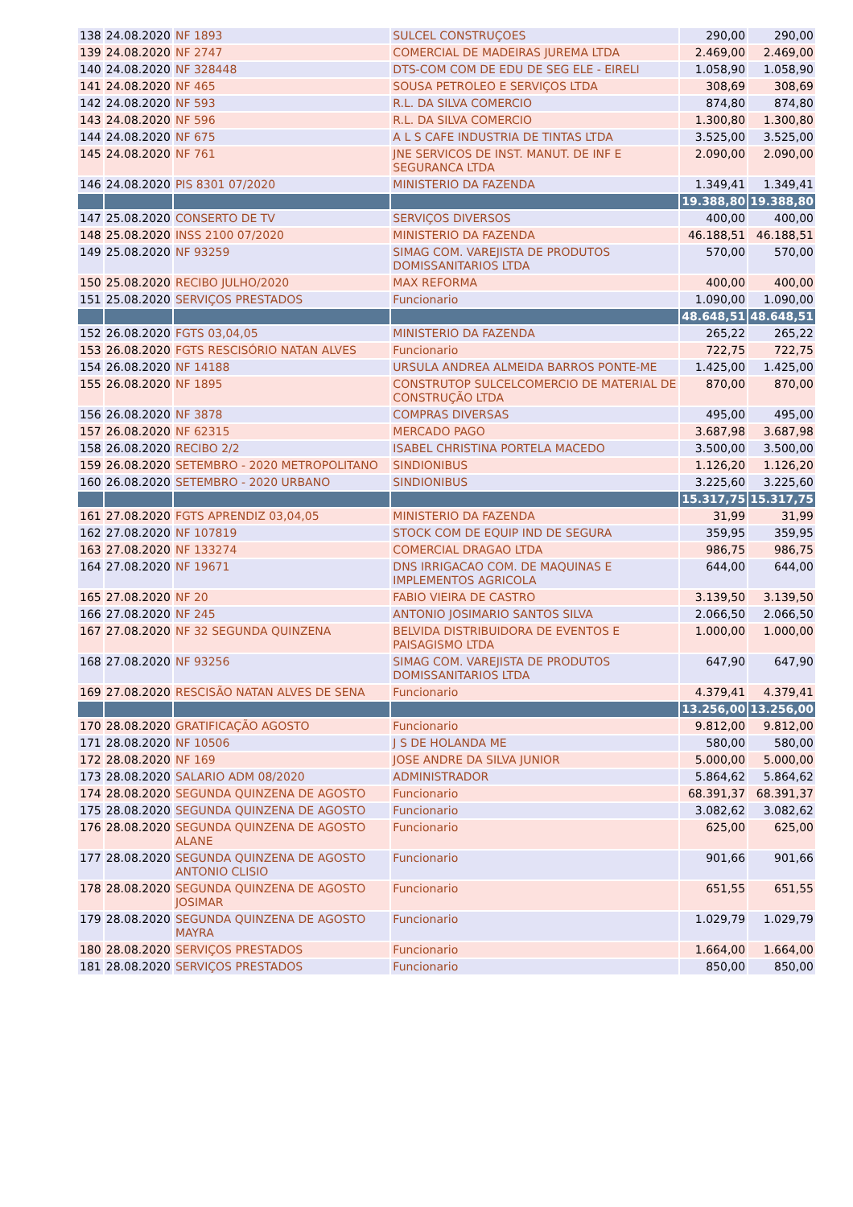| 138 | 24.08.2020 | NF 1893 | SULCEL CONSTRUÇOES | 290,00 | 290,00 |
| 139 | 24.08.2020 | NF 2747 | COMERCIAL DE MADEIRAS JUREMA LTDA | 2.469,00 | 2.469,00 |
| 140 | 24.08.2020 | NF 328448 | DTS-COM COM DE EDU DE SEG ELE - EIRELI | 1.058,90 | 1.058,90 |
| 141 | 24.08.2020 | NF 465 | SOUSA PETROLEO E SERVIÇOS LTDA | 308,69 | 308,69 |
| 142 | 24.08.2020 | NF 593 | R.L. DA SILVA COMERCIO | 874,80 | 874,80 |
| 143 | 24.08.2020 | NF 596 | R.L. DA SILVA COMERCIO | 1.300,80 | 1.300,80 |
| 144 | 24.08.2020 | NF 675 | A L S CAFE INDUSTRIA DE TINTAS LTDA | 3.525,00 | 3.525,00 |
| 145 | 24.08.2020 | NF 761 | JNE SERVICOS DE INST. MANUT. DE INF E SEGURANCA LTDA | 2.090,00 | 2.090,00 |
| 146 | 24.08.2020 | PIS 8301 07/2020 | MINISTERIO DA FAZENDA | 1.349,41 | 1.349,41 |
| | | | | 19.388,80 | 19.388,80 |
| 147 | 25.08.2020 | CONSERTO DE TV | SERVIÇOS DIVERSOS | 400,00 | 400,00 |
| 148 | 25.08.2020 | INSS 2100 07/2020 | MINISTERIO DA FAZENDA | 46.188,51 | 46.188,51 |
| 149 | 25.08.2020 | NF 93259 | SIMAG COM. VAREJISTA DE PRODUTOS DOMISSANITARIOS LTDA | 570,00 | 570,00 |
| 150 | 25.08.2020 | RECIBO JULHO/2020 | MAX REFORMA | 400,00 | 400,00 |
| 151 | 25.08.2020 | SERVIÇOS PRESTADOS | Funcionario | 1.090,00 | 1.090,00 |
| | | | | 48.648,51 | 48.648,51 |
| 152 | 26.08.2020 | FGTS 03,04,05 | MINISTERIO DA FAZENDA | 265,22 | 265,22 |
| 153 | 26.08.2020 | FGTS RESCISÓRIO NATAN ALVES | Funcionario | 722,75 | 722,75 |
| 154 | 26.08.2020 | NF 14188 | URSULA ANDREA ALMEIDA BARROS PONTE-ME | 1.425,00 | 1.425,00 |
| 155 | 26.08.2020 | NF 1895 | CONSTRUTOP SULCELCOMERCIO DE MATERIAL DE CONSTRUÇÃO LTDA | 870,00 | 870,00 |
| 156 | 26.08.2020 | NF 3878 | COMPRAS DIVERSAS | 495,00 | 495,00 |
| 157 | 26.08.2020 | NF 62315 | MERCADO PAGO | 3.687,98 | 3.687,98 |
| 158 | 26.08.2020 | RECIBO 2/2 | ISABEL CHRISTINA PORTELA MACEDO | 3.500,00 | 3.500,00 |
| 159 | 26.08.2020 | SETEMBRO - 2020 METROPOLITANO | SINDIONIBUS | 1.126,20 | 1.126,20 |
| 160 | 26.08.2020 | SETEMBRO - 2020 URBANO | SINDIONIBUS | 3.225,60 | 3.225,60 |
| | | | | 15.317,75 | 15.317,75 |
| 161 | 27.08.2020 | FGTS APRENDIZ 03,04,05 | MINISTERIO DA FAZENDA | 31,99 | 31,99 |
| 162 | 27.08.2020 | NF 107819 | STOCK COM DE EQUIP IND DE SEGURA | 359,95 | 359,95 |
| 163 | 27.08.2020 | NF 133274 | COMERCIAL DRAGAO LTDA | 986,75 | 986,75 |
| 164 | 27.08.2020 | NF 19671 | DNS IRRIGACAO COM. DE MAQUINAS E IMPLEMENTOS AGRICOLA | 644,00 | 644,00 |
| 165 | 27.08.2020 | NF 20 | FABIO VIEIRA DE CASTRO | 3.139,50 | 3.139,50 |
| 166 | 27.08.2020 | NF 245 | ANTONIO JOSIMARIO SANTOS SILVA | 2.066,50 | 2.066,50 |
| 167 | 27.08.2020 | NF 32 SEGUNDA QUINZENA | BELVIDA DISTRIBUIDORA DE EVENTOS E PAISAGISMO LTDA | 1.000,00 | 1.000,00 |
| 168 | 27.08.2020 | NF 93256 | SIMAG COM. VAREJISTA DE PRODUTOS DOMISSANITARIOS LTDA | 647,90 | 647,90 |
| 169 | 27.08.2020 | RESCISÃO NATAN ALVES DE SENA | Funcionario | 4.379,41 | 4.379,41 |
| | | | | 13.256,00 | 13.256,00 |
| 170 | 28.08.2020 | GRATIFICAÇÃO AGOSTO | Funcionario | 9.812,00 | 9.812,00 |
| 171 | 28.08.2020 | NF 10506 | J S DE HOLANDA ME | 580,00 | 580,00 |
| 172 | 28.08.2020 | NF 169 | JOSE ANDRE DA SILVA JUNIOR | 5.000,00 | 5.000,00 |
| 173 | 28.08.2020 | SALARIO ADM 08/2020 | ADMINISTRADOR | 5.864,62 | 5.864,62 |
| 174 | 28.08.2020 | SEGUNDA QUINZENA DE AGOSTO | Funcionario | 68.391,37 | 68.391,37 |
| 175 | 28.08.2020 | SEGUNDA QUINZENA DE AGOSTO | Funcionario | 3.082,62 | 3.082,62 |
| 176 | 28.08.2020 | SEGUNDA QUINZENA DE AGOSTO ALANE | Funcionario | 625,00 | 625,00 |
| 177 | 28.08.2020 | SEGUNDA QUINZENA DE AGOSTO ANTONIO CLISIO | Funcionario | 901,66 | 901,66 |
| 178 | 28.08.2020 | SEGUNDA QUINZENA DE AGOSTO JOSIMAR | Funcionario | 651,55 | 651,55 |
| 179 | 28.08.2020 | SEGUNDA QUINZENA DE AGOSTO MAYRA | Funcionario | 1.029,79 | 1.029,79 |
| 180 | 28.08.2020 | SERVIÇOS PRESTADOS | Funcionario | 1.664,00 | 1.664,00 |
| 181 | 28.08.2020 | SERVIÇOS PRESTADOS | Funcionario | 850,00 | 850,00 |